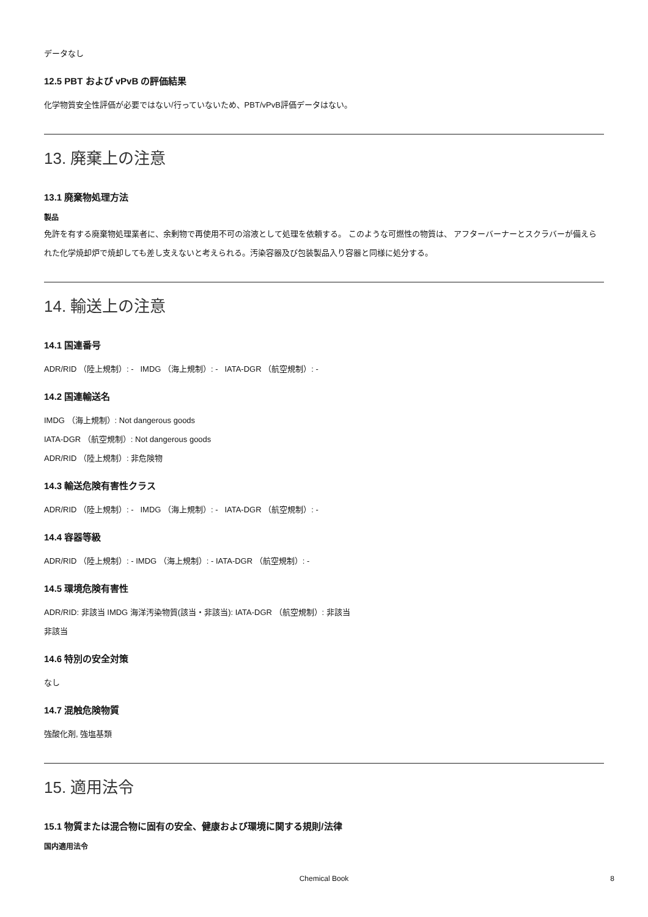データなし
12.5 PBT および vPvB の評価結果
化学物質安全性評価が必要ではない/行っていないため、PBT/vPvB評価データはない。
13. 廃棄上の注意
13.1 廃棄物処理方法
製品
免許を有する廃棄物処理業者に、余剰物で再使用不可の溶液として処理を依頼する。 このような可燃性の物質は、 アフターバーナーとスクラバーが備えられた化学焼却炉で焼却しても差し支えないと考えられる。汚染容器及び包装製品入り容器と同様に処分する。
14. 輸送上の注意
14.1 国連番号
ADR/RID （陸上規制）: - IMDG （海上規制）: - IATA-DGR （航空規制）: -
14.2 国連輸送名
IMDG （海上規制）: Not dangerous goods
IATA-DGR （航空規制）: Not dangerous goods
ADR/RID （陸上規制）: 非危険物
14.3 輸送危険有害性クラス
ADR/RID （陸上規制）: - IMDG （海上規制）: - IATA-DGR （航空規制）: -
14.4 容器等級
ADR/RID （陸上規制）: - IMDG （海上規制）: - IATA-DGR （航空規制）: -
14.5 環境危険有害性
ADR/RID: 非該当 IMDG 海洋汚染物質(該当・非該当): IATA-DGR （航空規制）: 非該当
非該当
14.6 特別の安全対策
なし
14.7 混触危険物質
強酸化剤, 強塩基類
15. 適用法令
15.1 物質または混合物に固有の安全、健康および環境に関する規則/法律
国内適用法令
Chemical Book
8